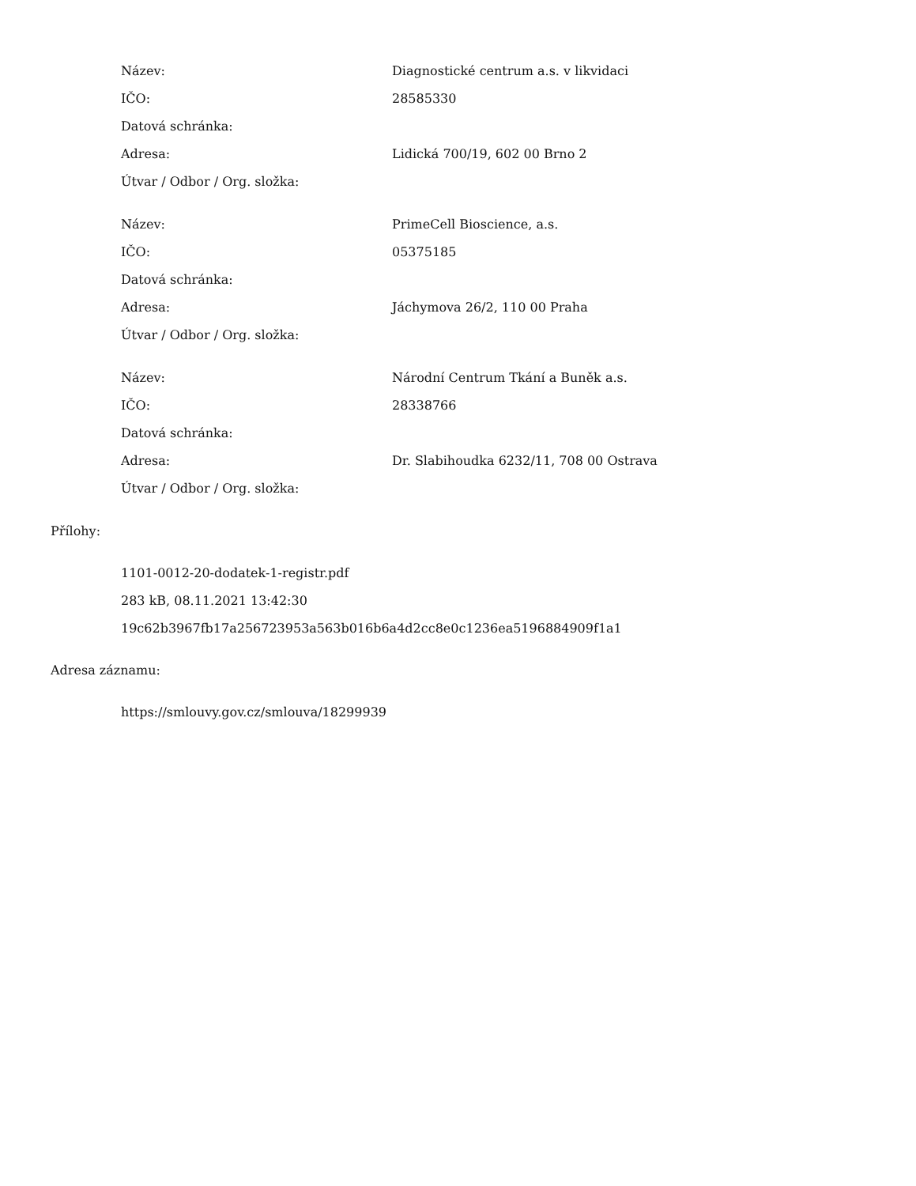| Název: | Diagnostické centrum a.s. v likvidaci |
| IČO: | 28585330 |
| Datová schránka: | |
| Adresa: | Lidická 700/19, 602 00 Brno 2 |
| Útvar / Odbor / Org. složka: | |
| Název: | PrimeCell Bioscience, a.s. |
| IČO: | 05375185 |
| Datová schránka: | |
| Adresa: | Jáchymova 26/2, 110 00 Praha |
| Útvar / Odbor / Org. složka: | |
| Název: | Národní Centrum Tkání a Buněk a.s. |
| IČO: | 28338766 |
| Datová schránka: | |
| Adresa: | Dr. Slabihoudka 6232/11, 708 00 Ostrava |
| Útvar / Odbor / Org. složka: | |
Přílohy:
1101-0012-20-dodatek-1-registr.pdf
283 kB, 08.11.2021 13:42:30
19c62b3967fb17a256723953a563b016b6a4d2cc8e0c1236ea5196884909f1a1
Adresa záznamu:
https://smlouvy.gov.cz/smlouva/18299939